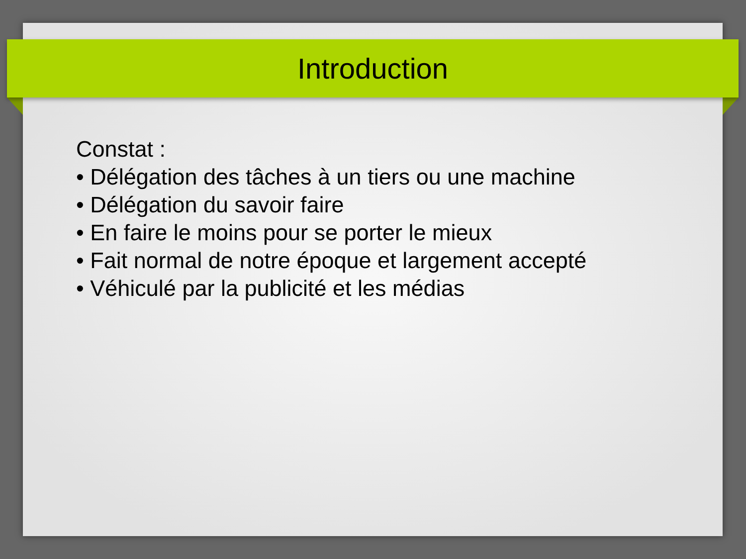Introduction
Constat :
• Délégation des tâches à un tiers ou une machine
• Délégation du savoir faire
• En faire le moins pour se porter le mieux
• Fait normal de notre époque et largement accepté
• Véhiculé par la publicité et les médias